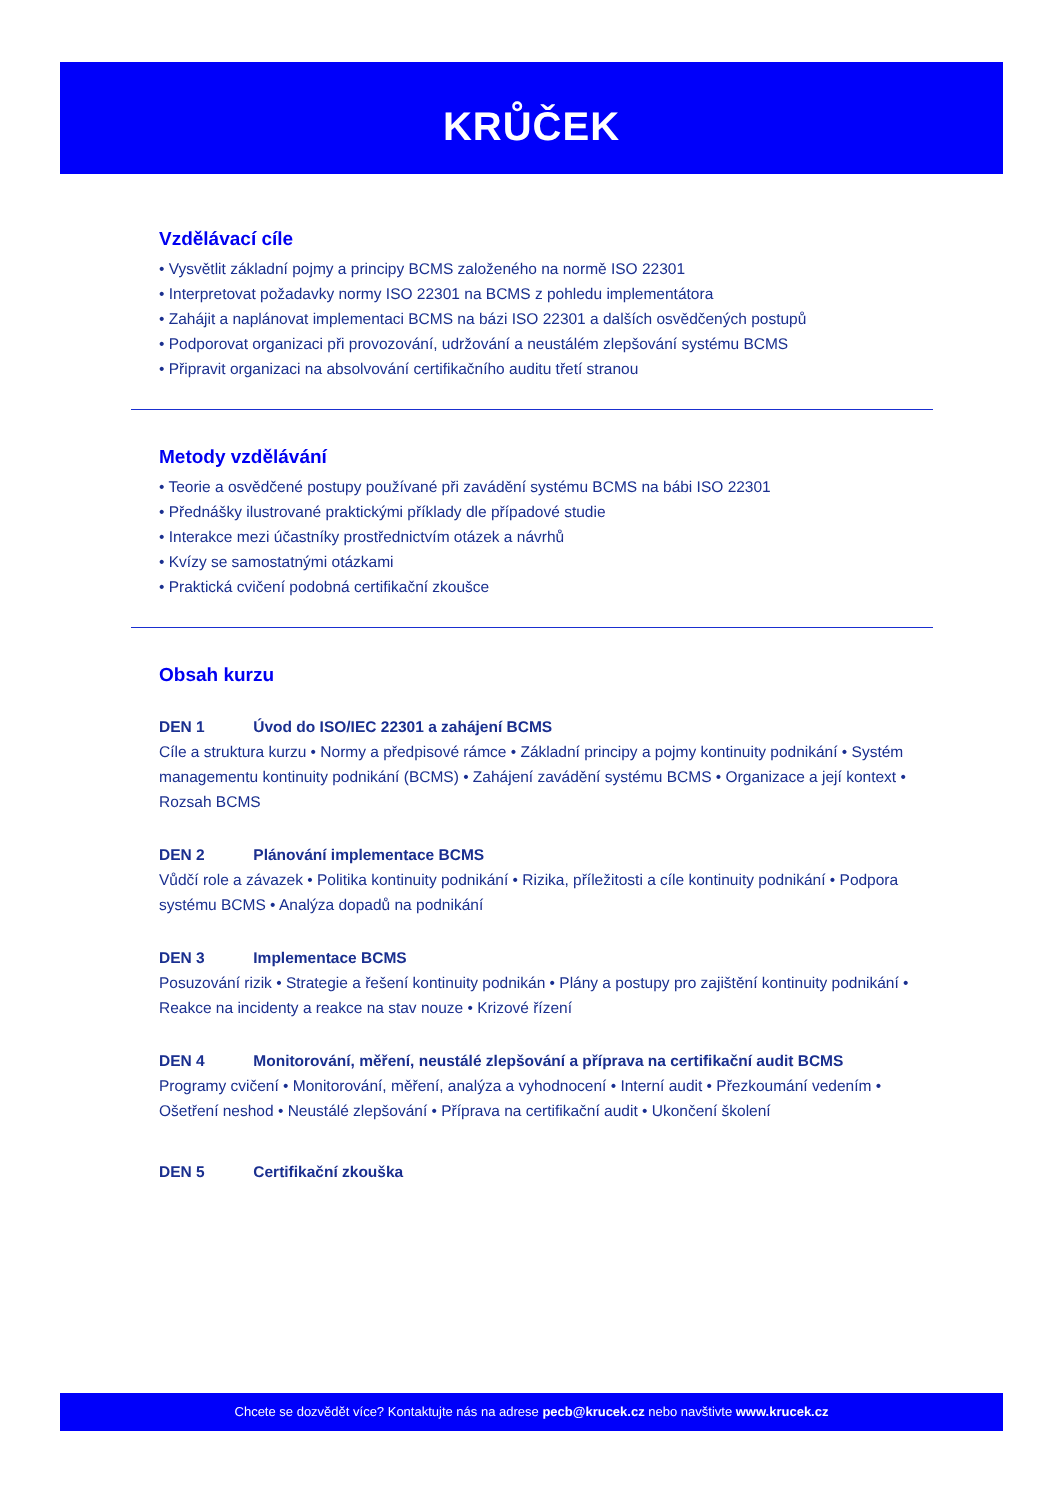KRŮČEK
Vzdělávací cíle
• Vysvětlit základní pojmy a principy BCMS založeného na normě ISO 22301
• Interpretovat požadavky normy ISO 22301 na BCMS z pohledu implementátora
• Zahájit a naplánovat implementaci BCMS na bázi ISO 22301 a dalších osvědčených postupů
• Podporovat organizaci při provozování, udržování a neustálém zlepšování systému BCMS
• Připravit organizaci na absolvování certifikačního auditu třetí stranou
Metody vzdělávání
• Teorie a osvědčené postupy používané při zavádění systému BCMS na bábi ISO 22301
• Přednášky ilustrované praktickými příklady dle případové studie
• Interakce mezi účastníky prostřednictvím otázek a návrhů
• Kvízy se samostatnými otázkami
• Praktická cvičení podobná certifikační zkoušce
Obsah kurzu
DEN 1 Úvod do ISO/IEC 22301 a zahájení BCMS
Cíle a struktura kurzu • Normy a předpisové rámce • Základní principy a pojmy kontinuity podnikání • Systém managementu kontinuity podnikání (BCMS) • Zahájení zavádění systému BCMS • Organizace a její kontext • Rozsah BCMS
DEN 2 Plánování implementace BCMS
Vůdčí role a závazek • Politika kontinuity podnikání • Rizika, příležitosti a cíle kontinuity podnikání • Podpora systému BCMS • Analýza dopadů na podnikání
DEN 3 Implementace BCMS
Posuzování rizik • Strategie a řešení kontinuity podnikán • Plány a postupy pro zajištění kontinuity podnikání • Reakce na incidenty a reakce na stav nouze • Krizové řízení
DEN 4 Monitorování, měření, neustálé zlepšování a příprava na certifikační audit BCMS
Programy cvičení • Monitorování, měření, analýza a vyhodnocení • Interní audit • Přezkoumání vedením • Ošetření neshod • Neustálé zlepšování • Příprava na certifikační audit • Ukončení školení
DEN 5 Certifikační zkouška
Chcete se dozvědět více? Kontaktujte nás na adrese pecb@krucek.cz nebo navštivte www.krucek.cz